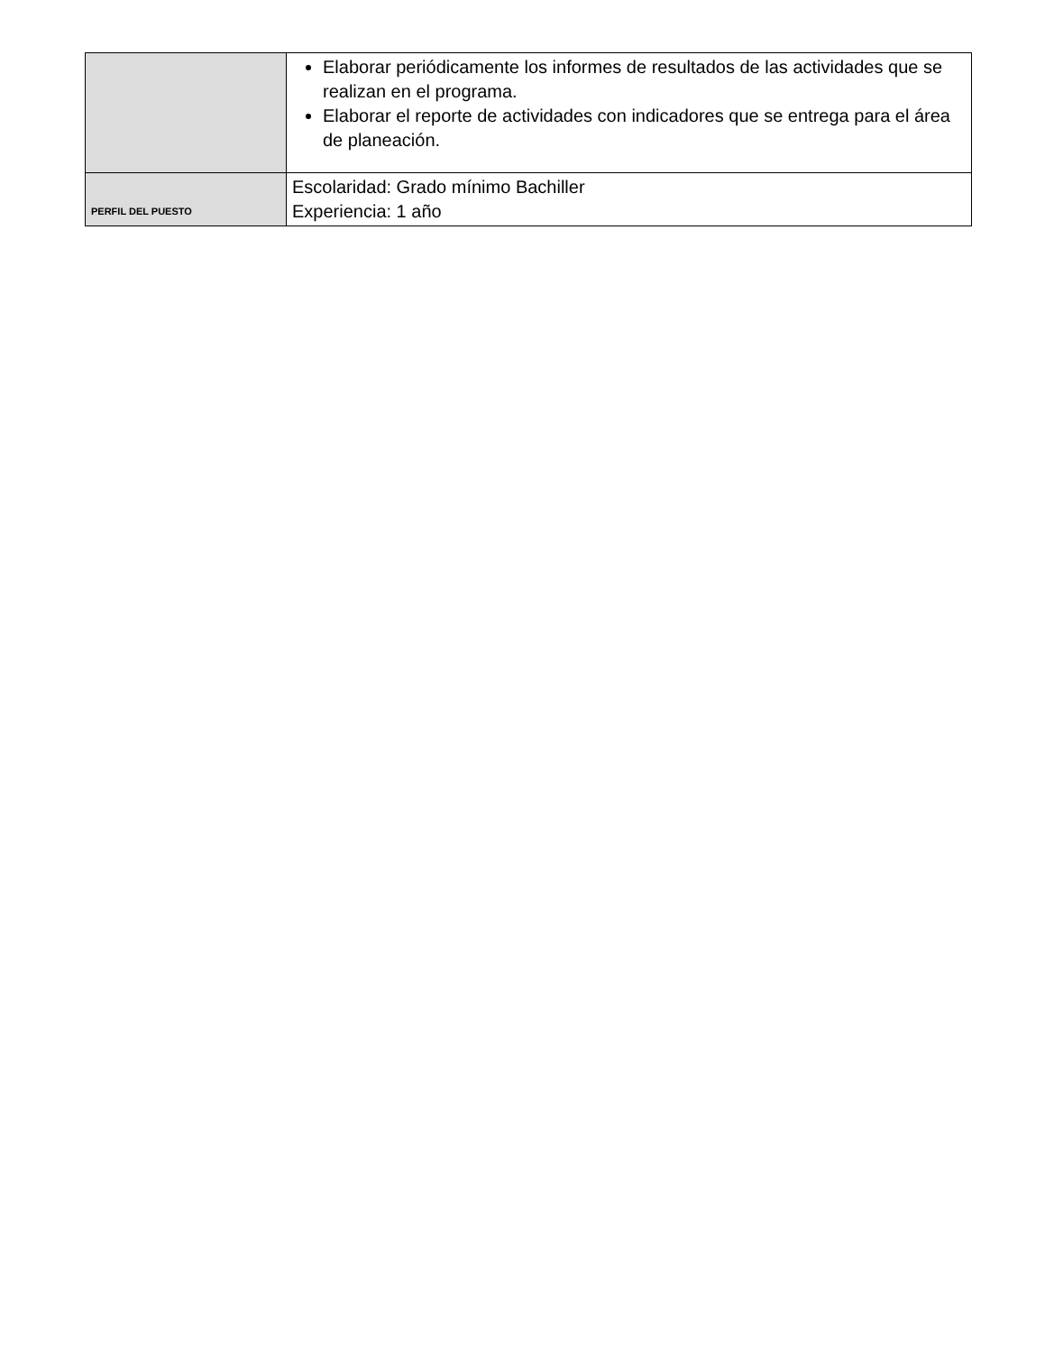| | Elaborar periódicamente los informes de resultados de las actividades que se realizan en el programa. Elaborar el reporte de actividades con indicadores que se entrega para el área de planeación. |
| PERFIL DEL PUESTO | Escolaridad: Grado mínimo Bachiller Experiencia: 1 año |